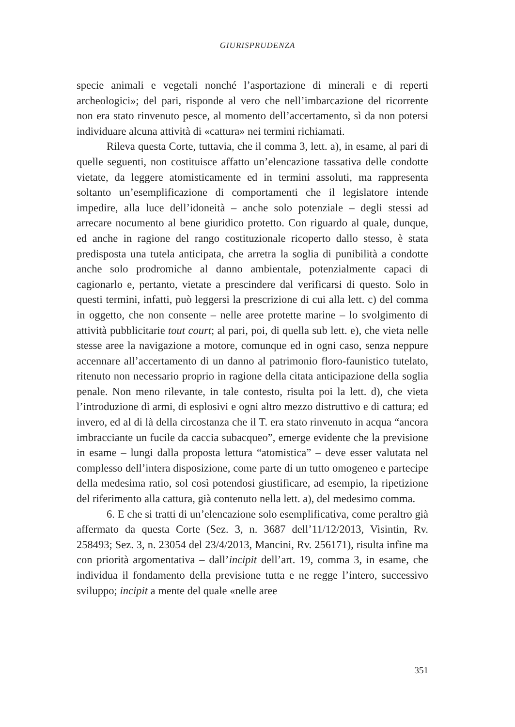GIURISPRUDENZA
specie animali e vegetali nonché l’asportazione di minerali e di reperti archeologici»; del pari, risponde al vero che nell’imbarcazione del ricorrente non era stato rinvenuto pesce, al momento dell’accertamento, sì da non potersi individuare alcuna attività di «cattura» nei termini richiamati.
Rileva questa Corte, tuttavia, che il comma 3, lett. a), in esame, al pari di quelle seguenti, non costituisce affatto un’elencazione tassativa delle condotte vietate, da leggere atomisticamente ed in termini assoluti, ma rappresenta soltanto un’esemplificazione di comportamenti che il legislatore intende impedire, alla luce dell’idoneità – anche solo potenziale – degli stessi ad arrecare nocumento al bene giuridico protetto. Con riguardo al quale, dunque, ed anche in ragione del rango costituzionale ricoperto dallo stesso, è stata predisposta una tutela anticipata, che arretra la soglia di punibilità a condotte anche solo prodromiche al danno ambientale, potenzialmente capaci di cagionarlo e, pertanto, vietate a prescindere dal verificarsi di questo. Solo in questi termini, infatti, può leggersi la prescrizione di cui alla lett. c) del comma in oggetto, che non consente – nelle aree protette marine – lo svolgimento di attività pubblicitarie tout court; al pari, poi, di quella sub lett. e), che vieta nelle stesse aree la navigazione a motore, comunque ed in ogni caso, senza neppure accennare all’accertamento di un danno al patrimonio floro-faunistico tutelato, ritenuto non necessario proprio in ragione della citata anticipazione della soglia penale. Non meno rilevante, in tale contesto, risulta poi la lett. d), che vieta l’introduzione di armi, di esplosivi e ogni altro mezzo distruttivo e di cattura; ed invero, ed al di là della circostanza che il T. era stato rinvenuto in acqua “ancora imbracciante un fucile da caccia subacqueo”, emerge evidente che la previsione in esame – lungi dalla proposta lettura “atomistica” – deve esser valutata nel complesso dell’intera disposizione, come parte di un tutto omogeneo e partecipe della medesima ratio, sol così potendosi giustificare, ad esempio, la ripetizione del riferimento alla cattura, già contenuto nella lett. a), del medesimo comma.
6. E che si tratti di un’elencazione solo esemplificativa, come peraltro già affermato da questa Corte (Sez. 3, n. 3687 dell’11/12/2013, Visintin, Rv. 258493; Sez. 3, n. 23054 del 23/4/2013, Mancini, Rv. 256171), risulta infine ma con priorità argomentativa – dall’incipit dell’art. 19, comma 3, in esame, che individua il fondamento della previsione tutta e ne regge l’intero, successivo sviluppo; incipit a mente del quale «nelle aree
351